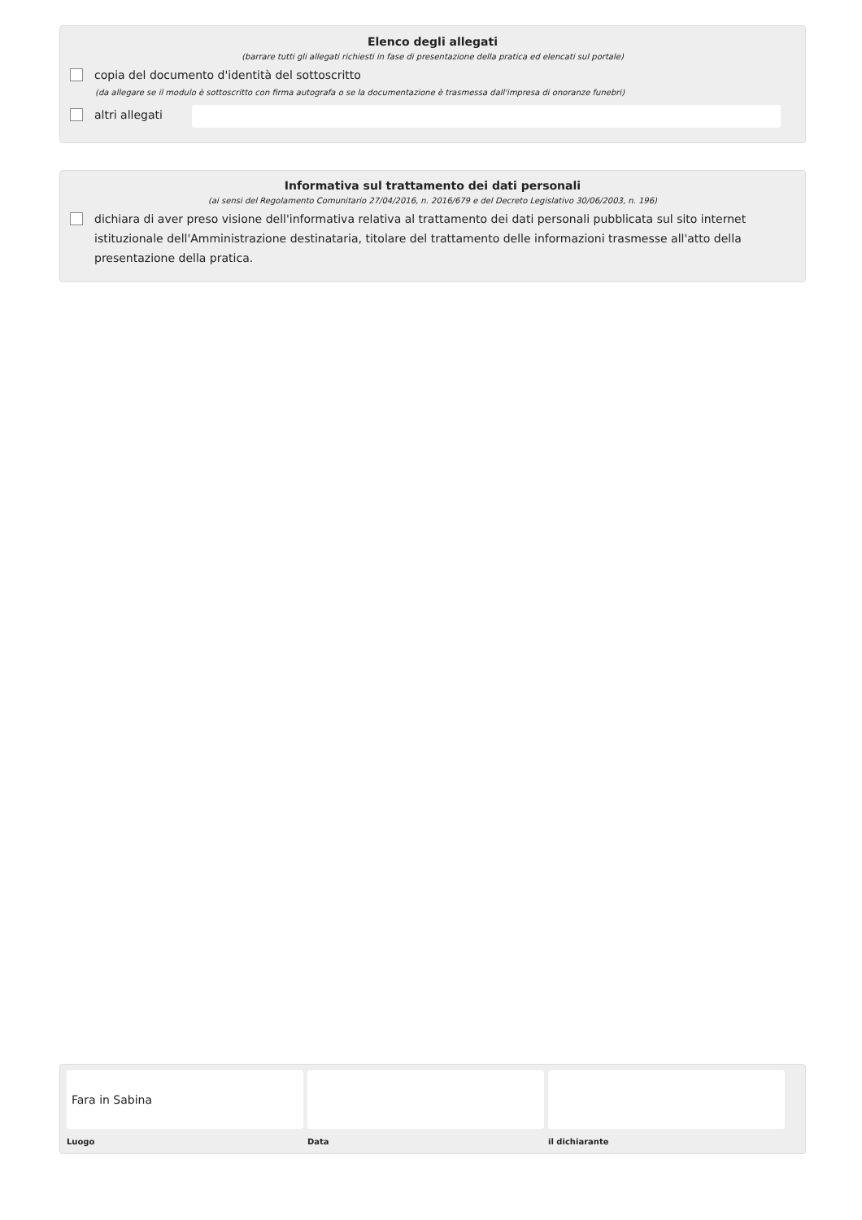Elenco degli allegati
(barrare tutti gli allegati richiesti in fase di presentazione della pratica ed elencati sul portale)
copia del documento d'identità del sottoscritto
(da allegare se il modulo è sottoscritto con firma autografa o se la documentazione è trasmessa dall'impresa di onoranze funebri)
altri allegati
Informativa sul trattamento dei dati personali
(ai sensi del Regolamento Comunitario 27/04/2016, n. 2016/679 e del Decreto Legislativo 30/06/2003, n. 196)
dichiara di aver preso visione dell'informativa relativa al trattamento dei dati personali pubblicata sul sito internet istituzionale dell'Amministrazione destinataria, titolare del trattamento delle informazioni trasmesse all'atto della presentazione della pratica.
Fara in Sabina
Luogo
Data il dichiarante